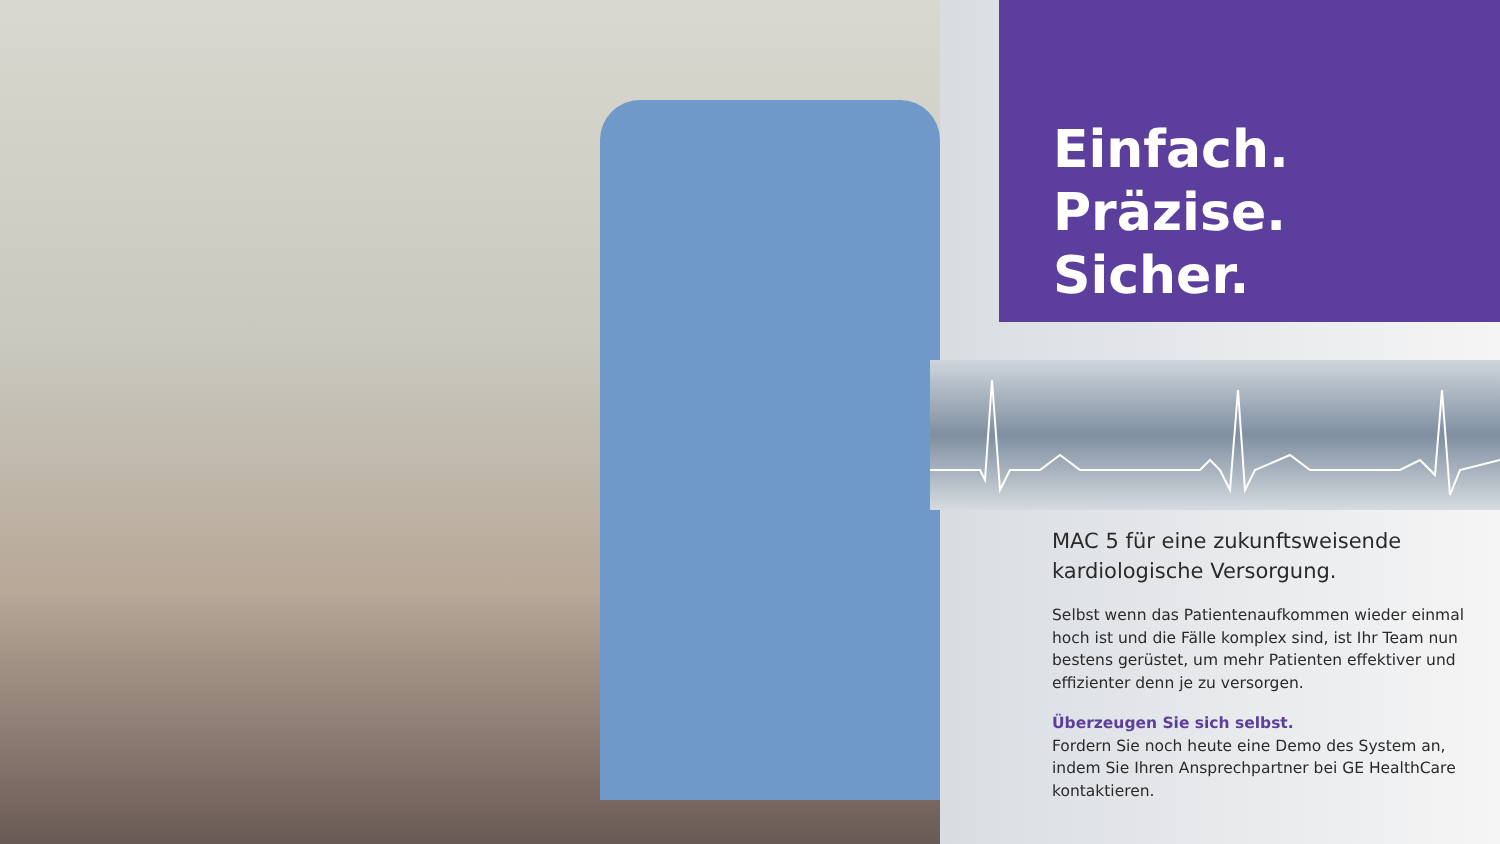Einfach.
Präzise.
Sicher.
MAC 5 für eine zukunftsweisende kardiologische Versorgung.
Selbst wenn das Patientenaufkommen wieder einmal hoch ist und die Fälle komplex sind, ist Ihr Team nun bestens gerüstet, um mehr Patienten effektiver und effizienter denn je zu versorgen.
Überzeugen Sie sich selbst.
Fordern Sie noch heute eine Demo des System an, indem Sie Ihren Ansprechpartner bei GE HealthCare kontaktieren.